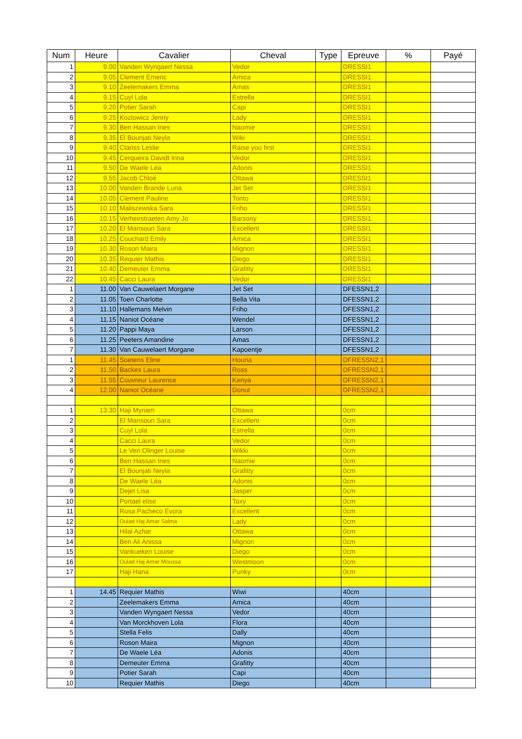| Num | Heure | Cavalier | Cheval | Type | Epreuve | % | Payé |
| --- | --- | --- | --- | --- | --- | --- | --- |
| 1 | 9.00 | Vanden Wyngaert Nessa | Vedor | | DRESSI1 | | |
| 2 | 9.05 | Clement Emeric | Amica | | DRESSI1 | | |
| 3 | 9.10 | Zeelemakers Emma | Amas | | DRESSI1 | | |
| 4 | 9.15 | Cuyl Lola | Estrella | | DRESSI1 | | |
| 5 | 9.20 | Potier Sarah | Capi | | DRESSI1 | | |
| 6 | 9.25 | Kozlowicz Jenny | Lady | | DRESSI1 | | |
| 7 | 9.30 | Ben Hassan Ines | Naomie | | DRESSI1 | | |
| 8 | 9.35 | El Bounjati Neyla | Wiki | | DRESSI1 | | |
| 9 | 9.40 | Clariss Leslie | Raise you first | | DRESSI1 | | |
| 10 | 9.45 | Cerqueira Davidt Irina | Vedor | | DRESSI1 | | |
| 11 | 9.50 | De Waele Léa | Adonis | | DRESSI1 | | |
| 12 | 9.55 | Jacob Chloé | Ottawa | | DRESSI1 | | |
| 13 | 10.00 | Vanden Brande Luna | Jet Set | | DRESSI1 | | |
| 14 | 10.05 | Clement Pauline | Tonto | | DRESSI1 | | |
| 15 | 10.10 | Maliszewska Sara | Friho | | DRESSI1 | | |
| 16 | 10.15 | Verheirstraeten Amy Jo | Barsony | | DRESSI1 | | |
| 17 | 10.20 | El Mansouri Sara | Excellent | | DRESSI1 | | |
| 18 | 10.25 | Couchard Emily | Amica | | DRESSI1 | | |
| 19 | 10.30 | Roson Maira | Mignon | | DRESSI1 | | |
| 20 | 10.35 | Requier Mathis | Diego | | DRESSI1 | | |
| 21 | 10.40 | Demeuter Emma | Grafitty | | DRESSI1 | | |
| 22 | 10.45 | Cacci Laura | Vedor | | DRESSI1 | | |
| 1 | 11.00 | Van Cauwelaert Morgane | Jet Set | | DFESSN1,2 | | |
| 2 | 11.05 | Toen Charlotte | Bella Vita | | DFESSN1,2 | | |
| 3 | 11.10 | Hallemans Melvin | Friho | | DFESSN1,2 | | |
| 4 | 11.15 | Naniot Océane | Wendel | | DFESSN1,2 | | |
| 5 | 11.20 | Pappi Maya | Larson | | DFESSN1,2 | | |
| 6 | 11.25 | Peeters Amandine | Amas | | DFESSN1,2 | | |
| 7 | 11.30 | Van Cauwelaert Morgane | Kapoentje | | DFESSN1,2 | | |
| 1 | 11.45 | Soetens Eline | Houria | | DFRESSN2,1 | | |
| 2 | 11.50 | Backes Laura | Ross | | DFRESSN2,1 | | |
| 3 | 11.55 | Couvreur Laurence | Kenya | | DFRESSN2,1 | | |
| 4 | 12.00 | Naniot Océane | Donut | | DFRESSN2,1 | | |
| 1 | 13:30 | Haji Myriam | Ottawa | | 0cm | | |
| 2 | | El Mansouri Sara | Excellent | | 0cm | | |
| 3 | | Cuyl Lola | Estrella | | 0cm | | |
| 4 | | Cacci Laura | Vedor | | 0cm | | |
| 5 | | Le Ven Olinger Louise | Wikki | | 0cm | | |
| 6 | | Ben Hassan Ines | Naomie | | 0cm | | |
| 7 | | El Bounjati Neyla | Grafitty | | 0cm | | |
| 8 | | De Waele Léa | Adonis | | 0cm | | |
| 9 | | Dejet Lisa | Jasper | | 0cm | | |
| 10 | | Portael elise | Toxy | | 0cm | | |
| 11 | | Rosa Pacheco Evora | Excellent | | 0cm | | |
| 12 | | Oulad Haj Amar Salma | Lady | | 0cm | | |
| 13 | | Hilal Azhar | Ottawa | | 0cm | | |
| 14 | | Ben Ali Anissa | Mignon | | 0cm | | |
| 15 | | Vankueken Louise | Diego | | 0cm | | |
| 16 | | Oulad Haj Amar Moussa | Westmoon | | 0cm | | |
| 17 | | Haji Hana | Punky | | 0cm | | |
| 1 | 14.45 | Requier Mathis | Wiwi | | 40cm | | |
| 2 | | Zeelemakers Emma | Amica | | 40cm | | |
| 3 | | Vanden Wyngaert Nessa | Vedor | | 40cm | | |
| 4 | | Van Morckhoven Lola | Flora | | 40cm | | |
| 5 | | Stella Felis | Dally | | 40cm | | |
| 6 | | Roson Maira | Mignon | | 40cm | | |
| 7 | | De Waele Léa | Adonis | | 40cm | | |
| 8 | | Demeuter Emma | Grafitty | | 40cm | | |
| 9 | | Potier Sarah | Capi | | 40cm | | |
| 10 | | Requier Mathis | Diego | | 40cm | | |